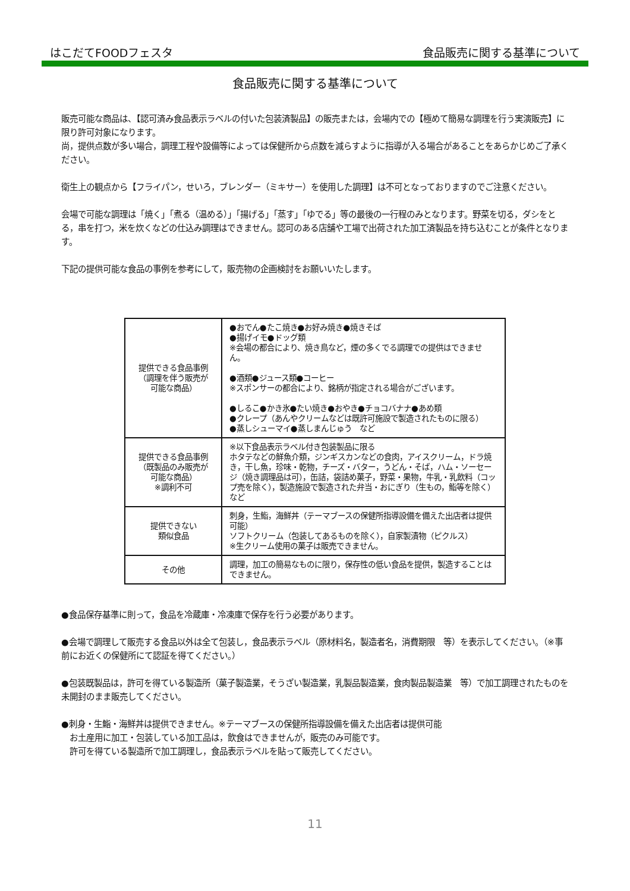はこだてFOODフェスタ 食品販売に関する基準について
食品販売に関する基準について
販売可能な商品は、【認可済み食品表示ラベルの付いた包装済製品】の販売または，会場内での【極めて簡易な調理を行う実演販売】に限り許可対象になります。
尚，提供点数が多い場合，調理工程や設備等によっては保健所から点数を減らすように指導が入る場合があることをあらかじめご了承ください。
衛生上の観点から【フライパン，せいろ，ブレンダー（ミキサー）を使用した調理】は不可となっておりますのでご注意ください。
会場で可能な調理は「焼く」「煮る（温める）」「揚げる」「蒸す」「ゆでる」等の最後の一行程のみとなります。野菜を切る，ダシをとる，串を打つ，米を炊くなどの仕込み調理はできません。認可のある店舗や工場で出荷された加工済製品を持ち込むことが条件となります。
下記の提供可能な食品の事例を参考にして，販売物の企画検討をお願いいたします。
| 提供できる食品事例 （調理を伴う販売が 可能な商品） | ●おでん●たこ焼き●お好み焼き●焼きそば ●揚げイモ●ドッグ類 ※会場の都合により、焼き鳥など，煙の多くでる調理での提供はできません。 ●酒類●ジュース類●コーヒー ※スポンサーの都合により、銘柄が指定される場合がございます。 ●しるこ●かき氷●たい焼き●おやき●チョコバナナ●あめ類 ●クレープ（あんやクリームなどは既許可施設で製造されたものに限る） ●蒸しシューマイ●蒸しまんじゅう など |
| 提供できる食品事例 （既製品のみ販売が 可能な商品） ※調利不可 | ※以下食品表示ラベル付き包装製品に限る ホタテなどの鮮魚介類，ジンギスカンなどの食肉，アイスクリーム，ドラ焼き，干し魚，珍味・乾物，チーズ・バター，うどん・そば，ハム・ソーセージ（焼き調理品は可），缶詰，袋詰め菓子，野菜・果物，牛乳・乳飲料（コップ売を除く），製造施設で製造された弁当・おにぎり（生もの，鮨等を除く）など |
| 提供できない 類似食品 | 刺身，生鮨，海鮮丼（テーマブースの保健所指導設備を備えた出店者は提供可能） ソフトクリーム（包装してあるものを除く），自家製漬物（ピクルス） ※生クリーム使用の菓子は販売できません。 |
| その他 | 調理，加工の簡易なものに限り，保存性の低い食品を提供，製造することはできません。 |
●食品保存基準に則って，食品を冷蔵庫・冷凍庫で保存を行う必要があります。
●会場で調理して販売する食品以外は全て包装し，食品表示ラベル（原材料名，製造者名，消費期限　等）を表示してください。（※事前にお近くの保健所にて認証を得てください。）
●包装既製品は，許可を得ている製造所（菓子製造業，そうざい製造業，乳製品製造業，食肉製品製造業　等）で加工調理されたものを未開封のまま販売してください。
●刺身・生鮨・海鮮丼は提供できません。※テーマブースの保健所指導設備を備えた出店者は提供可能
　お土産用に加工・包装している加工品は，飲食はできませんが，販売のみ可能です。
　許可を得ている製造所で加工調理し，食品表示ラベルを貼って販売してください。
11